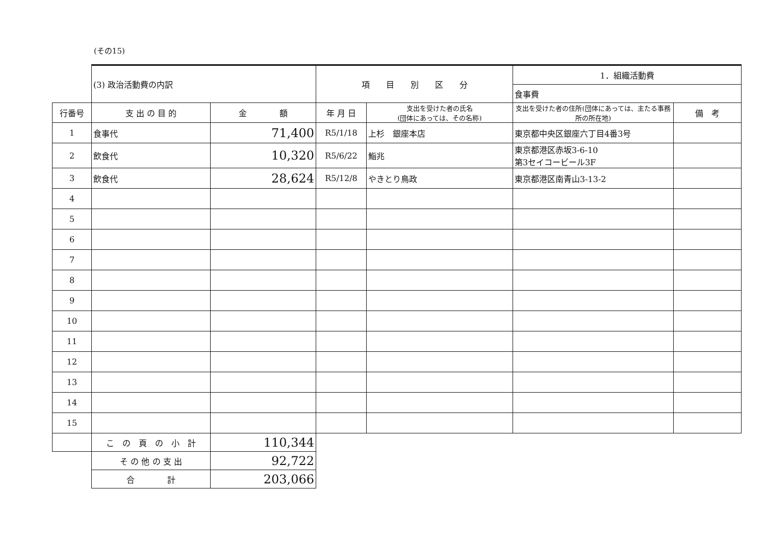(その15)
| | (3) 政治活動費の内訳 | | 項 目 別 区 分 | | 1．組織活動費 | |
| | | | | | 食事費 | |
| 行番号 | 支 出 の 目 的 | 金 額 | 年 月 日 | 支出を受けた者の氏名 (団体にあっては、その名称) | 支出を受けた者の住所(団体にあっては、主たる事務所の所在地) | 備 考 |
| 1 | 食事代 | 71,400 | R5/1/18 | 上杉 銀座本店 | 東京都中央区銀座六丁目4番3号 | |
| 2 | 飲食代 | 10,320 | R5/6/22 | 鮨兆 | 東京都港区赤坂3-6-10 第3セイコービール3F | |
| 3 | 飲食代 | 28,624 | R5/12/8 | やきとり鳥政 | 東京都港区南青山3-13-2 | |
| 4 | | | | | | |
| 5 | | | | | | |
| 6 | | | | | | |
| 7 | | | | | | |
| 8 | | | | | | |
| 9 | | | | | | |
| 10 | | | | | | |
| 11 | | | | | | |
| 12 | | | | | | |
| 13 | | | | | | |
| 14 | | | | | | |
| 15 | | | | | | |
| | こ の 頁 の 小 計 | 110,344 | | | | |
| | そ の 他 の 支 出 | 92,722 | | | | |
| | 合 計 | 203,066 | | | | |